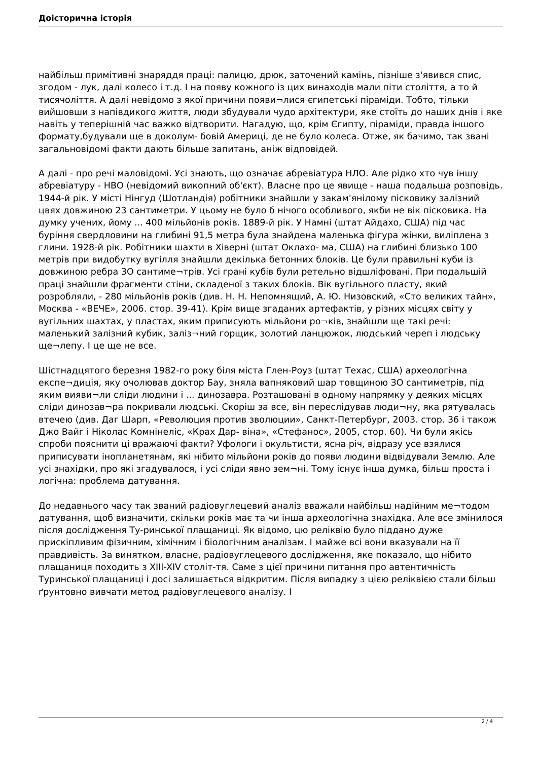Доісторична історія
найбільш примітивні знаряддя праці: палицю, дрюк, заточений камінь, пізніше з'явився спис, згодом - лук, далі колесо і т.д. І на появу кожного із цих винаходів мали піти століття, а то й тисячоліття. А далі невідомо з якої причини появи¬лися єгипетські піраміди. Тобто, тільки вийшовши з напівдикого життя, люди збудували чудо архітектури, яке стоїть до наших днів і яке навіть у теперішній час важко відтворити. Нагадую, що, крім Єгипту, піраміди, правда іншого формату,будували ще в доколум- бовій Америці, де не було колеса. Отже, як бачимо, так звані загальновідомі факти дають більше запитань, аніж відповідей.
А далі - про речі маловідомі. Усі знають, що означає абревіатура НЛО. Але рідко хто чув іншу абревіатуру - НВО (невідомий викопний об'єкт). Власне про це явище - наша подальша розповідь. 1944-й рік. У місті Нінгуд (Шотландія) робітники знайшли у закам'янілому пісковику залізний цвях довжиною 23 сантиметри. У цьому не було б нічого особливого, якби не вік пісковика. На думку учених, йому ... 400 мільйонів років. 1889-й рік. У Намні (штат Айдахо, США) під час буріння свердловини на глибині 91,5 метра була знайдена маленька фігура жінки, виліплена з глини. 1928-й рік. Робітники шахти в Хіверні (штат Оклахо- ма, США) на глибині близько 100 метрів при видобутку вугілля знайшли декілька бетонних блоків. Це були правильні куби із довжиною ребра ЗО сантиме¬трів. Усі грані кубів були ретельно відшліфовані. При подальшій праці знайшли фрагменти стіни, складеної з таких блоків. Вік вугільного пласту, який розробляли, - 280 мільйонів років (див. Н. Н. Непомнящий, А. Ю. Низовский, «Сто великих тайн», Москва - «ВЕЧЕ», 2006. стор. 39-41). Крім вище згаданих артефактів, у різних місцях світу у вугільних шахтах, у пластах, яким приписують мільйони ро¬ків, знайшли ще такі речі: маленький залізний кубик, заліз¬ний горщик, золотий ланцюжок, людський череп і людську ще¬лепу. І це ще не все.
Шістнадцятого березня 1982-го року біля міста Глен-Роуз (штат Техас, США) археологічна експе¬диція, яку очолював доктор Бау, зняла вапняковий шар товщиною ЗО сантиметрів, під яким вияви¬ли сліди людини і ... динозавра. Розташовані в одному напрямку у деяких місцях сліди динозав¬ра покривали людські. Скоріш за все, він переслідував люди¬ну, яка рятувалась втечею (див. Даг Шарп, «Революция против зволюции», Санкт-Петербург, 2003. стор. 36 і також Джо Вайг і Ніколас Комнінеліс, «Крах Дар- віна», «Стефанос», 2005, стор. 60). Чи були якісь спроби пояснити ці вражаючі факти? Уфологи і окультисти, ясна річ, відразу усе взялися приписувати інопланетянам, які нібито мільйони років до появи людини відвідували Землю. Але усі знахідки, про які згадувалося, і усі сліди явно зем¬ні. Тому існує інша думка, більш проста і логічна: проблема датування.
До недавнього часу так званий радіовуглецевий аналіз вважали найбільш надійним ме¬тодом датування, щоб визначити, скільки років має та чи інша археологічна знахідка. Але все змінилося після дослідження Ту-ринської плащаниці. Як відомо, цю реліквію було піддано дуже прискіпливим фізичним, хімічним і біологічним аналізам. І майже всі вони вказували на її правдивість. За винятком, власне, радіовуглецевого дослідження, яке показало, що нібито плащаниця походить з XIII-XIV століт-тя. Саме з цієї причини питання про автентичність Туринської плащаниці і досі залишається відкритим. Після випадку з цією реліквією стали більш ґрунтовно вивчати метод радіовуглецевого аналізу. І
2 / 4